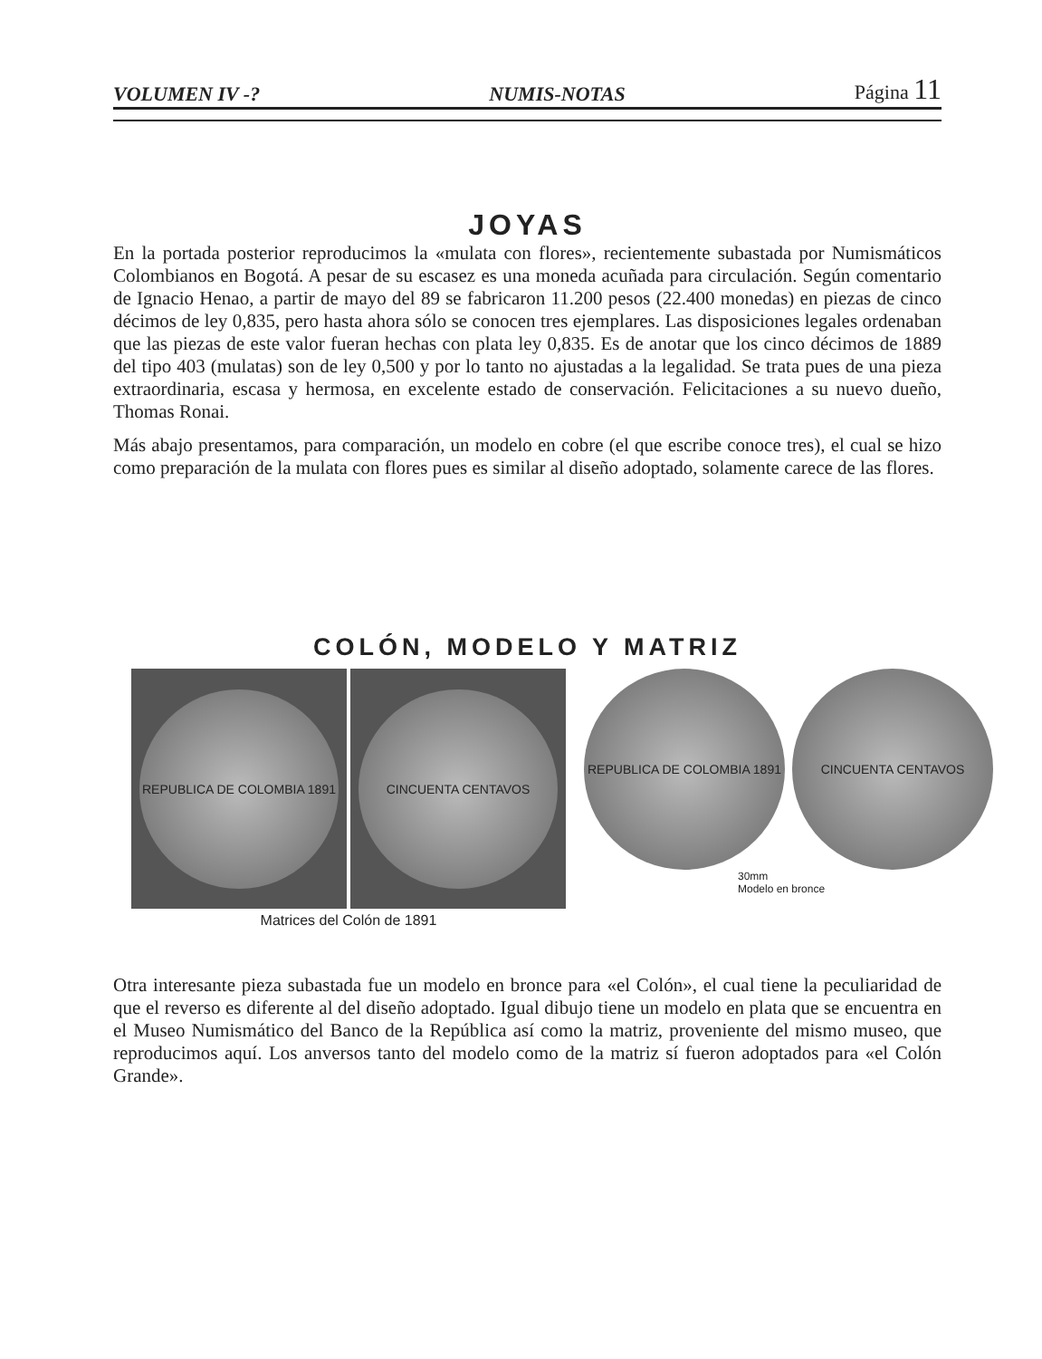VOLUMEN IV -? NUMIS-NOTAS Página 11
JOYAS
En la portada posterior reproducimos la «mulata con flores», recientemente subastada por Numismáticos Colombianos en Bogotá. A pesar de su escasez es una moneda acuñada para circulación. Según comentario de Ignacio Henao, a partir de mayo del 89 se fabricaron 11.200 pesos (22.400 monedas) en piezas de cinco décimos de ley 0,835, pero hasta ahora sólo se conocen tres ejemplares. Las disposiciones legales ordenaban que las piezas de este valor fueran hechas con plata ley 0,835. Es de anotar que los cinco décimos de 1889 del tipo 403 (mulatas) son de ley 0,500 y por lo tanto no ajustadas a la legalidad. Se trata pues de una pieza extraordinaria, escasa y hermosa, en excelente estado de conservación. Felicitaciones a su nuevo dueño, Thomas Ronai.
Más abajo presentamos, para comparación, un modelo en cobre (el que escribe conoce tres), el cual se hizo como preparación de la mulata con flores pues es similar al diseño adoptado, solamente carece de las flores.
COLÓN, MODELO Y MATRIZ
REPUBLICA DE COLOMBIA 1891
CINCUENTA CENTAVOS
Matrices del Colón de 1891
REPUBLICA DE COLOMBIA 1891 CINCUENTA CENTAVOS
30mm
Modelo en bronce
Otra interesante pieza subastada fue un modelo en bronce para «el Colón», el cual tiene la peculiaridad de que el reverso es diferente al del diseño adoptado. Igual dibujo tiene un modelo en plata que se encuentra en el Museo Numismático del Banco de la República así como la matriz, proveniente del mismo museo, que reproducimos aquí. Los anversos tanto del modelo como de la matriz sí fueron adoptados para «el Colón Grande».